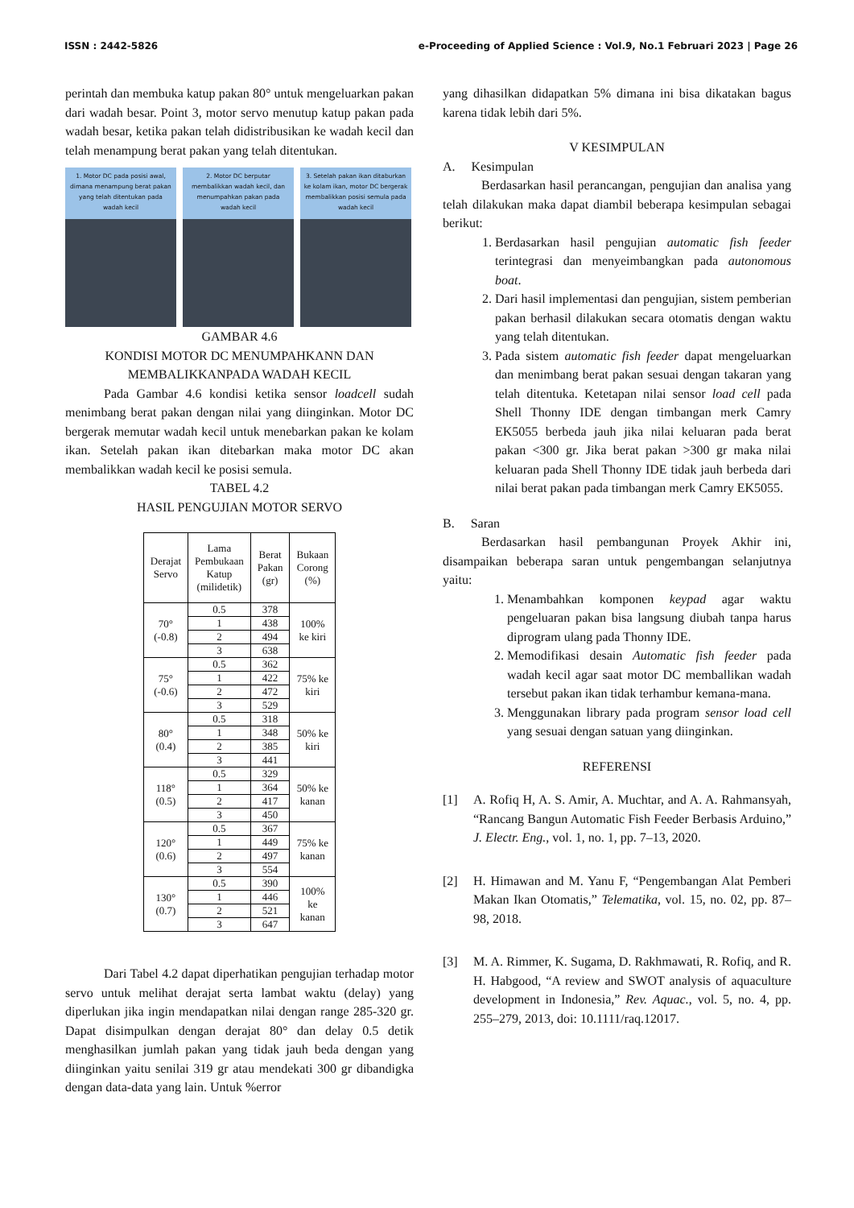ISSN : 2442-5826 e-Proceeding of Applied Science : Vol.9, No.1 Februari 2023 | Page 26
perintah dan membuka katup pakan 80° untuk mengeluarkan pakan dari wadah besar. Point 3, motor servo menutup katup pakan pada wadah besar, ketika pakan telah didistribusikan ke wadah kecil dan telah menampung berat pakan yang telah ditentukan.
1. Motor DC pada posisi awal, dimana menampung berat pakan yang telah ditentukan pada wadah kecil
2. Motor DC berputar membalikkan wadah kecil, dan menumpahkan pakan pada wadah kecil
3. Setelah pakan ikan ditaburkan ke kolam ikan, motor DC bergerak membalikkan posisi semula pada wadah kecil
GAMBAR 4.6
KONDISI MOTOR DC MENUMPAHKANN DAN MEMBALIKKANPADA WADAH KECIL
Pada Gambar 4.6 kondisi ketika sensor loadcell sudah menimbang berat pakan dengan nilai yang diinginkan. Motor DC bergerak memutar wadah kecil untuk menebarkan pakan ke kolam ikan. Setelah pakan ikan ditebarkan maka motor DC akan membalikkan wadah kecil ke posisi semula.
TABEL 4.2
HASIL PENGUJIAN MOTOR SERVO
| Derajat Servo | Lama Pembukaan Katup (milidetik) | Berat Pakan (gr) | Bukaan Corong (%) |
| --- | --- | --- | --- |
| 70° (-0.8) | 0.5 | 378 | 100% ke kiri |
| | 1 | 438 | |
| | 2 | 494 | |
| | 3 | 638 | |
| 75° (-0.6) | 0.5 | 362 | 75% ke kiri |
| | 1 | 422 | |
| | 2 | 472 | |
| | 3 | 529 | |
| 80° (0.4) | 0.5 | 318 | 50% ke kiri |
| | 1 | 348 | |
| | 2 | 385 | |
| | 3 | 441 | |
| 118° (0.5) | 0.5 | 329 | 50% ke kanan |
| | 1 | 364 | |
| | 2 | 417 | |
| | 3 | 450 | |
| 120° (0.6) | 0.5 | 367 | 75% ke kanan |
| | 1 | 449 | |
| | 2 | 497 | |
| | 3 | 554 | |
| 130° (0.7) | 0.5 | 390 | 100% ke kanan |
| | 1 | 446 | |
| | 2 | 521 | |
| | 3 | 647 | |
Dari Tabel 4.2 dapat diperhatikan pengujian terhadap motor servo untuk melihat derajat serta lambat waktu (delay) yang diperlukan jika ingin mendapatkan nilai dengan range 285-320 gr. Dapat disimpulkan dengan derajat 80° dan delay 0.5 detik menghasilkan jumlah pakan yang tidak jauh beda dengan yang diinginkan yaitu senilai 319 gr atau mendekati 300 gr dibandigka dengan data-data yang lain. Untuk %error
yang dihasilkan didapatkan 5% dimana ini bisa dikatakan bagus karena tidak lebih dari 5%.
V KESIMPULAN
A. Kesimpulan
Berdasarkan hasil perancangan, pengujian dan analisa yang telah dilakukan maka dapat diambil beberapa kesimpulan sebagai berikut:
1. Berdasarkan hasil pengujian automatic fish feeder terintegrasi dan menyeimbangkan pada autonomous boat.
2. Dari hasil implementasi dan pengujian, sistem pemberian pakan berhasil dilakukan secara otomatis dengan waktu yang telah ditentukan.
3. Pada sistem automatic fish feeder dapat mengeluarkan dan menimbang berat pakan sesuai dengan takaran yang telah ditentuka. Ketetapan nilai sensor load cell pada Shell Thonny IDE dengan timbangan merk Camry EK5055 berbeda jauh jika nilai keluaran pada berat pakan <300 gr. Jika berat pakan >300 gr maka nilai keluaran pada Shell Thonny IDE tidak jauh berbeda dari nilai berat pakan pada timbangan merk Camry EK5055.
B. Saran
Berdasarkan hasil pembangunan Proyek Akhir ini, disampaikan beberapa saran untuk pengembangan selanjutnya yaitu:
1. Menambahkan komponen keypad agar waktu pengeluaran pakan bisa langsung diubah tanpa harus diprogram ulang pada Thonny IDE.
2. Memodifikasi desain Automatic fish feeder pada wadah kecil agar saat motor DC memballikan wadah tersebut pakan ikan tidak terhambur kemana-mana.
3. Menggunakan library pada program sensor load cell yang sesuai dengan satuan yang diinginkan.
REFERENSI
[1] A. Rofiq H, A. S. Amir, A. Muchtar, and A. A. Rahmansyah, “Rancang Bangun Automatic Fish Feeder Berbasis Arduino,” J. Electr. Eng., vol. 1, no. 1, pp. 7–13, 2020.
[2] H. Himawan and M. Yanu F, “Pengembangan Alat Pemberi Makan Ikan Otomatis,” Telematika, vol. 15, no. 02, pp. 87–98, 2018.
[3] M. A. Rimmer, K. Sugama, D. Rakhmawati, R. Rofiq, and R. H. Habgood, “A review and SWOT analysis of aquaculture development in Indonesia,” Rev. Aquac., vol. 5, no. 4, pp. 255–279, 2013, doi: 10.1111/raq.12017.